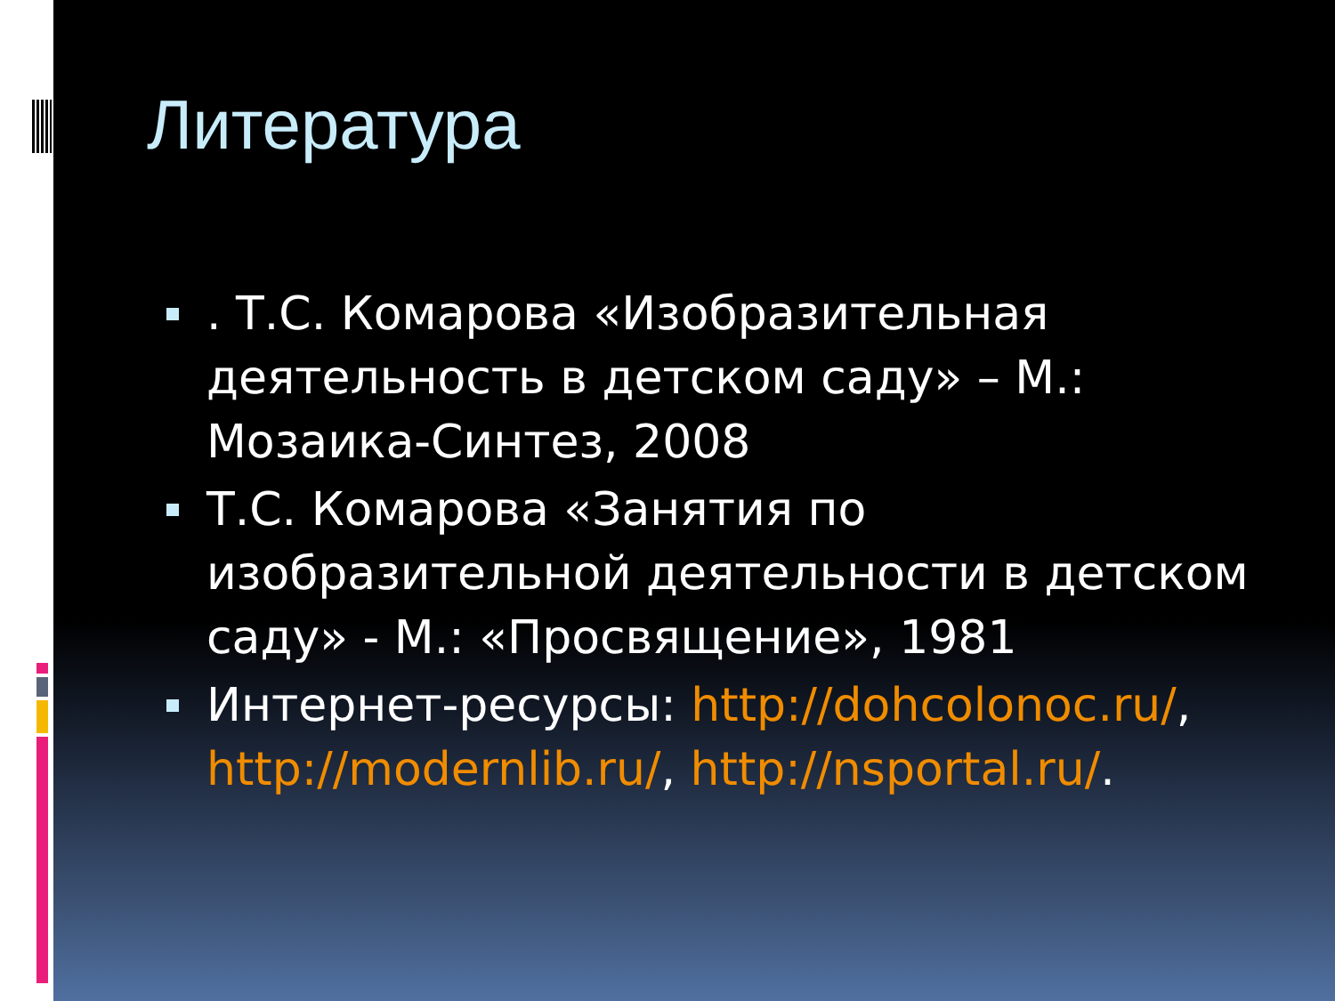Литература
. Т.С. Комарова «Изобразительная деятельность в детском саду» – М.: Мозаика-Синтез, 2008
Т.С. Комарова «Занятия по изобразительной деятельности в детском саду» - М.: «Просвящение», 1981
Интернет-ресурсы: http://dohcolonoc.ru/, http://modernlib.ru/, http://nsportal.ru/.